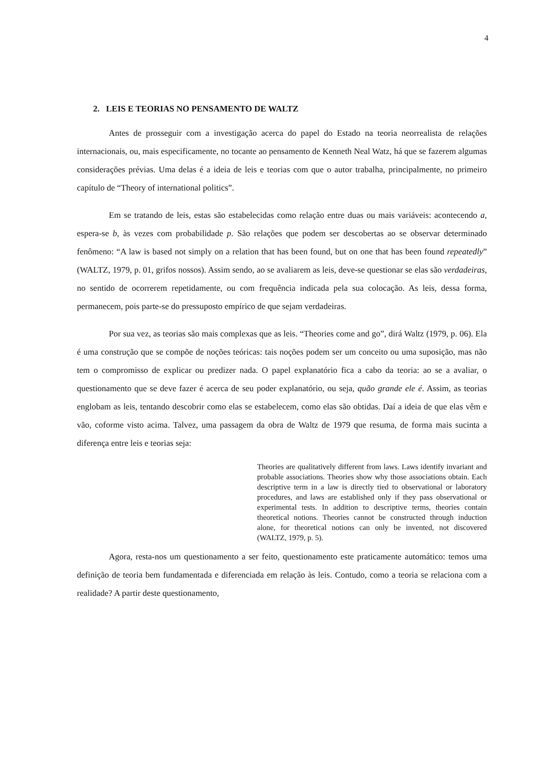4
2. LEIS E TEORIAS NO PENSAMENTO DE WALTZ
Antes de prosseguir com a investigação acerca do papel do Estado na teoria neorrealista de relações internacionais, ou, mais especificamente, no tocante ao pensamento de Kenneth Neal Watz, há que se fazerem algumas considerações prévias. Uma delas é a ideia de leis e teorias com que o autor trabalha, principalmente, no primeiro capítulo de “Theory of international politics”.
Em se tratando de leis, estas são estabelecidas como relação entre duas ou mais variáveis: acontecendo a, espera-se b, às vezes com probabilidade p. São relações que podem ser descobertas ao se observar determinado fenômeno: “A law is based not simply on a relation that has been found, but on one that has been found repeatedly” (WALTZ, 1979, p. 01, grifos nossos). Assim sendo, ao se avaliarem as leis, deve-se questionar se elas são verdadeiras, no sentido de ocorrerem repetidamente, ou com frequência indicada pela sua colocação. As leis, dessa forma, permanecem, pois parte-se do pressuposto empírico de que sejam verdadeiras.
Por sua vez, as teorias são mais complexas que as leis. “Theories come and go”, dirá Waltz (1979, p. 06). Ela é uma construção que se compõe de noções teóricas: tais noções podem ser um conceito ou uma suposição, mas não tem o compromisso de explicar ou predizer nada. O papel explanatório fica a cabo da teoria: ao se a avaliar, o questionamento que se deve fazer é acerca de seu poder explanatório, ou seja, quão grande ele é. Assim, as teorias englobam as leis, tentando descobrir como elas se estabelecem, como elas são obtidas. Daí a ideia de que elas vêm e vão, coforme visto acima. Talvez, uma passagem da obra de Waltz de 1979 que resuma, de forma mais sucinta a diferença entre leis e teorias seja:
Theories are qualitatively different from laws. Laws identify invariant and probable associations. Theories show why those associations obtain. Each descriptive term in a law is directly tied to observational or laboratory procedures, and laws are established only if they pass observational or experimental tests. In addition to descriptive terms, theories contain theoretical notions. Theories cannot be constructed through induction alone, for theoretical notions can only be invented, not discovered (WALTZ, 1979, p. 5).
Agora, resta-nos um questionamento a ser feito, questionamento este praticamente automático: temos uma definição de teoria bem fundamentada e diferenciada em relação às leis. Contudo, como a teoria se relaciona com a realidade? A partir deste questionamento,